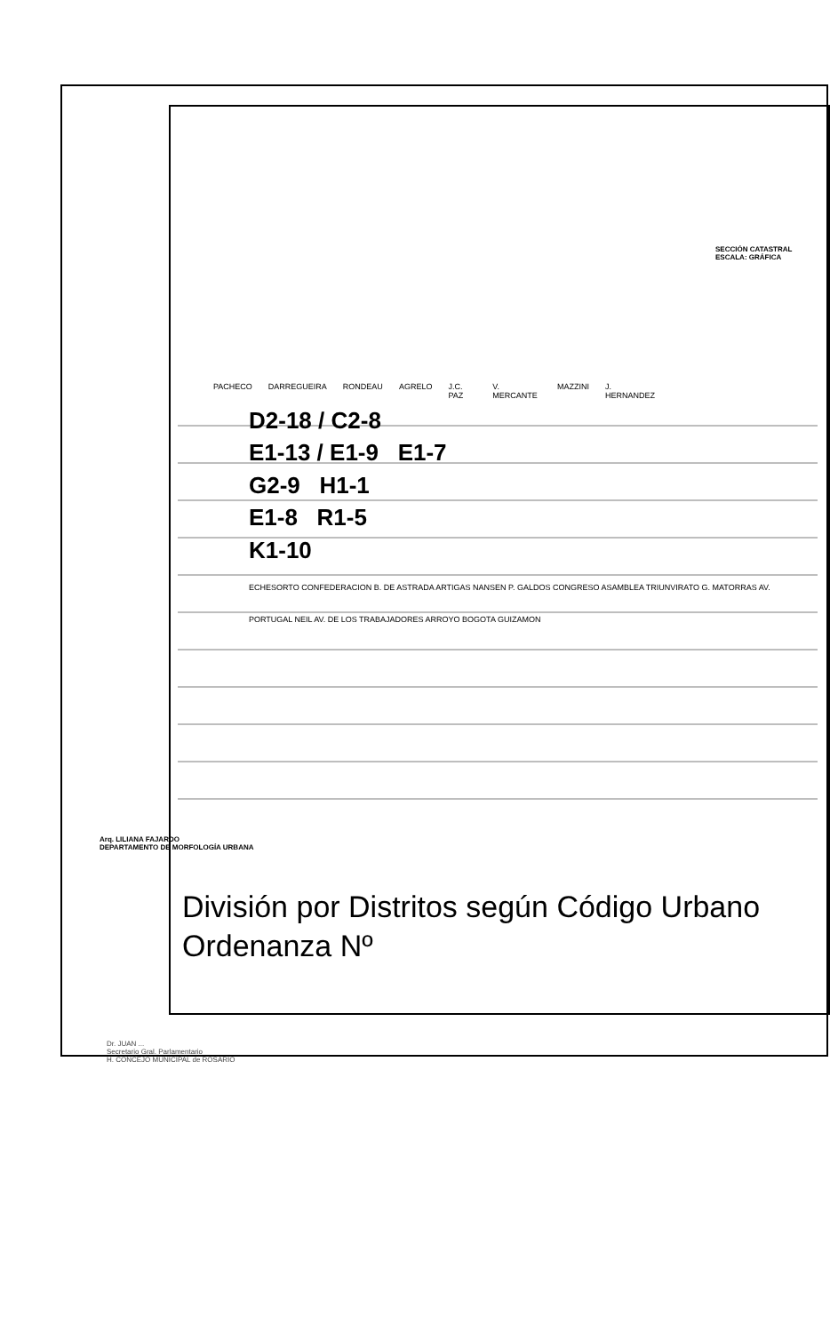SECCIÓN CATASTRAL
ESCALA: GRÁFICA
PACHECO DARREGUEIRA RONDEAU AGRELO J.C. PAZ V. MERCANTE MAZZINI J. HERNANDEZ
D2-18 / C2-8
E1-13 / E1-9 E1-7
G2-9 H1-1
E1-8 R1-5
K1-10
ECHESORTO CONFEDERACION B. DE ASTRADA ARTIGAS NANSEN P. GALDOS CONGRESO ASAMBLEA TRIUNVIRATO G. MATORRAS AV. PORTUGAL NEIL AV. DE LOS TRABAJADORES ARROYO BOGOTA GUIZAMON
Arq. LILIANA FAJARDO
DEPARTAMENTO DE MORFOLOGÍA URBANA
División por Distritos según Código Urbano
Ordenanza Nº
Dr. JUAN ...
Secretario Gral. Parlamentario
H. CONCEJO MUNICIPAL de ROSARIO